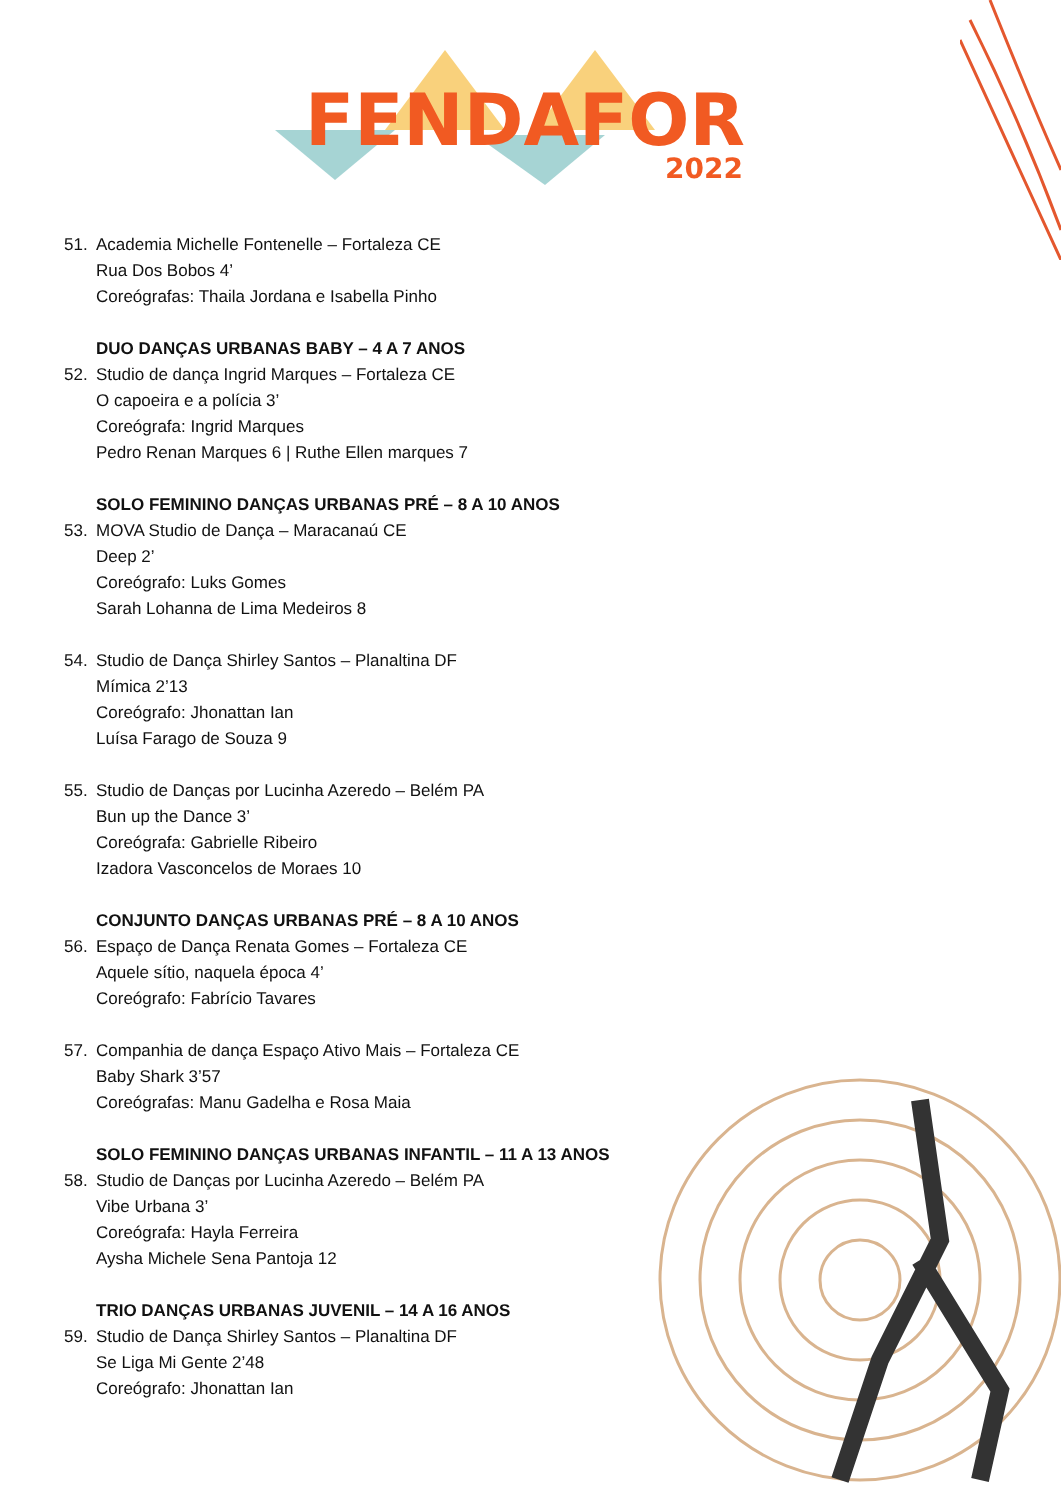FENDAFOR
2022
51. Academia Michelle Fontenelle – Fortaleza CE
Rua Dos Bobos 4’
Coreógrafas: Thaila Jordana e Isabella Pinho
DUO DANÇAS URBANAS BABY – 4 A 7 ANOS
52. Studio de dança Ingrid Marques – Fortaleza CE
O capoeira e a polícia 3’
Coreógrafa: Ingrid Marques
Pedro Renan Marques 6 | Ruthe Ellen marques 7
SOLO FEMININO DANÇAS URBANAS PRÉ – 8 A 10 ANOS
53. MOVA Studio de Dança – Maracanaú CE
Deep 2’
Coreógrafo: Luks Gomes
Sarah Lohanna de Lima Medeiros 8
54. Studio de Dança Shirley Santos – Planaltina DF
Mímica 2’13
Coreógrafo: Jhonattan Ian
Luísa Farago de Souza 9
55. Studio de Danças por Lucinha Azeredo – Belém PA
Bun up the Dance 3’
Coreógrafa: Gabrielle Ribeiro
Izadora Vasconcelos de Moraes 10
CONJUNTO DANÇAS URBANAS PRÉ – 8 A 10 ANOS
56. Espaço de Dança Renata Gomes – Fortaleza CE
Aquele sítio, naquela época 4’
Coreógrafo: Fabrício Tavares
57. Companhia de dança Espaço Ativo Mais – Fortaleza CE
Baby Shark 3’57
Coreógrafas: Manu Gadelha e Rosa Maia
SOLO FEMININO DANÇAS URBANAS INFANTIL – 11 A 13 ANOS
58. Studio de Danças por Lucinha Azeredo – Belém PA
Vibe Urbana 3’
Coreógrafa: Hayla Ferreira
Aysha Michele Sena Pantoja 12
TRIO DANÇAS URBANAS JUVENIL – 14 A 16 ANOS
59. Studio de Dança Shirley Santos – Planaltina DF
Se Liga Mi Gente 2’48
Coreógrafo: Jhonattan Ian